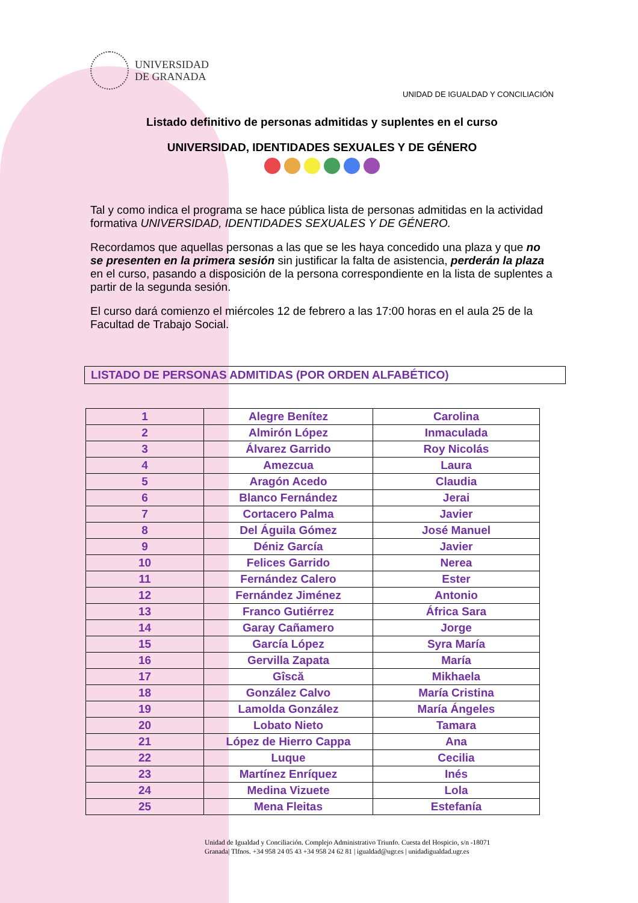UNIVERSIDAD
DE GRANADA
UNIDAD DE IGUALDAD Y CONCILIACIÓN
Listado definitivo de personas admitidas y suplentes en el curso
UNIVERSIDAD, IDENTIDADES SEXUALES Y DE GÉNERO
Tal y como indica el programa se hace pública lista de personas admitidas en la actividad formativa UNIVERSIDAD, IDENTIDADES SEXUALES Y DE GÉNERO.
Recordamos que aquellas personas a las que se les haya concedido una plaza y que no se presenten en la primera sesión sin justificar la falta de asistencia, perderán la plaza en el curso, pasando a disposición de la persona correspondiente en la lista de suplentes a partir de la segunda sesión.
El curso dará comienzo el miércoles 12 de febrero a las 17:00 horas en el aula 25 de la Facultad de Trabajo Social.
LISTADO DE PERSONAS ADMITIDAS (POR ORDEN ALFABÉTICO)
| 1 | Alegre Benítez | Carolina |
| 2 | Almirón López | Inmaculada |
| 3 | Álvarez Garrido | Roy Nicolás |
| 4 | Amezcua | Laura |
| 5 | Aragón Acedo | Claudia |
| 6 | Blanco Fernández | Jerai |
| 7 | Cortacero Palma | Javier |
| 8 | Del Águila Gómez | José Manuel |
| 9 | Déniz García | Javier |
| 10 | Felices Garrido | Nerea |
| 11 | Fernández Calero | Ester |
| 12 | Fernández Jiménez | Antonio |
| 13 | Franco Gutiérrez | África Sara |
| 14 | Garay Cañamero | Jorge |
| 15 | García López | Syra María |
| 16 | Gervilla Zapata | María |
| 17 | Gîscă | Mikhaela |
| 18 | González Calvo | María Cristina |
| 19 | Lamolda González | María Ángeles |
| 20 | Lobato Nieto | Tamara |
| 21 | López de Hierro Cappa | Ana |
| 22 | Luque | Cecilia |
| 23 | Martínez Enríquez | Inés |
| 24 | Medina Vizuete | Lola |
| 25 | Mena Fleitas | Estefanía |
Unidad de Igualdad y Conciliación. Complejo Administrativo Triunfo. Cuesta del Hospicio, s/n -18071
Granada| Tlfnos. +34 958 24 05 43 +34 958 24 62 81 | igualdad@ugr.es | unidadigualdad.ugr.es